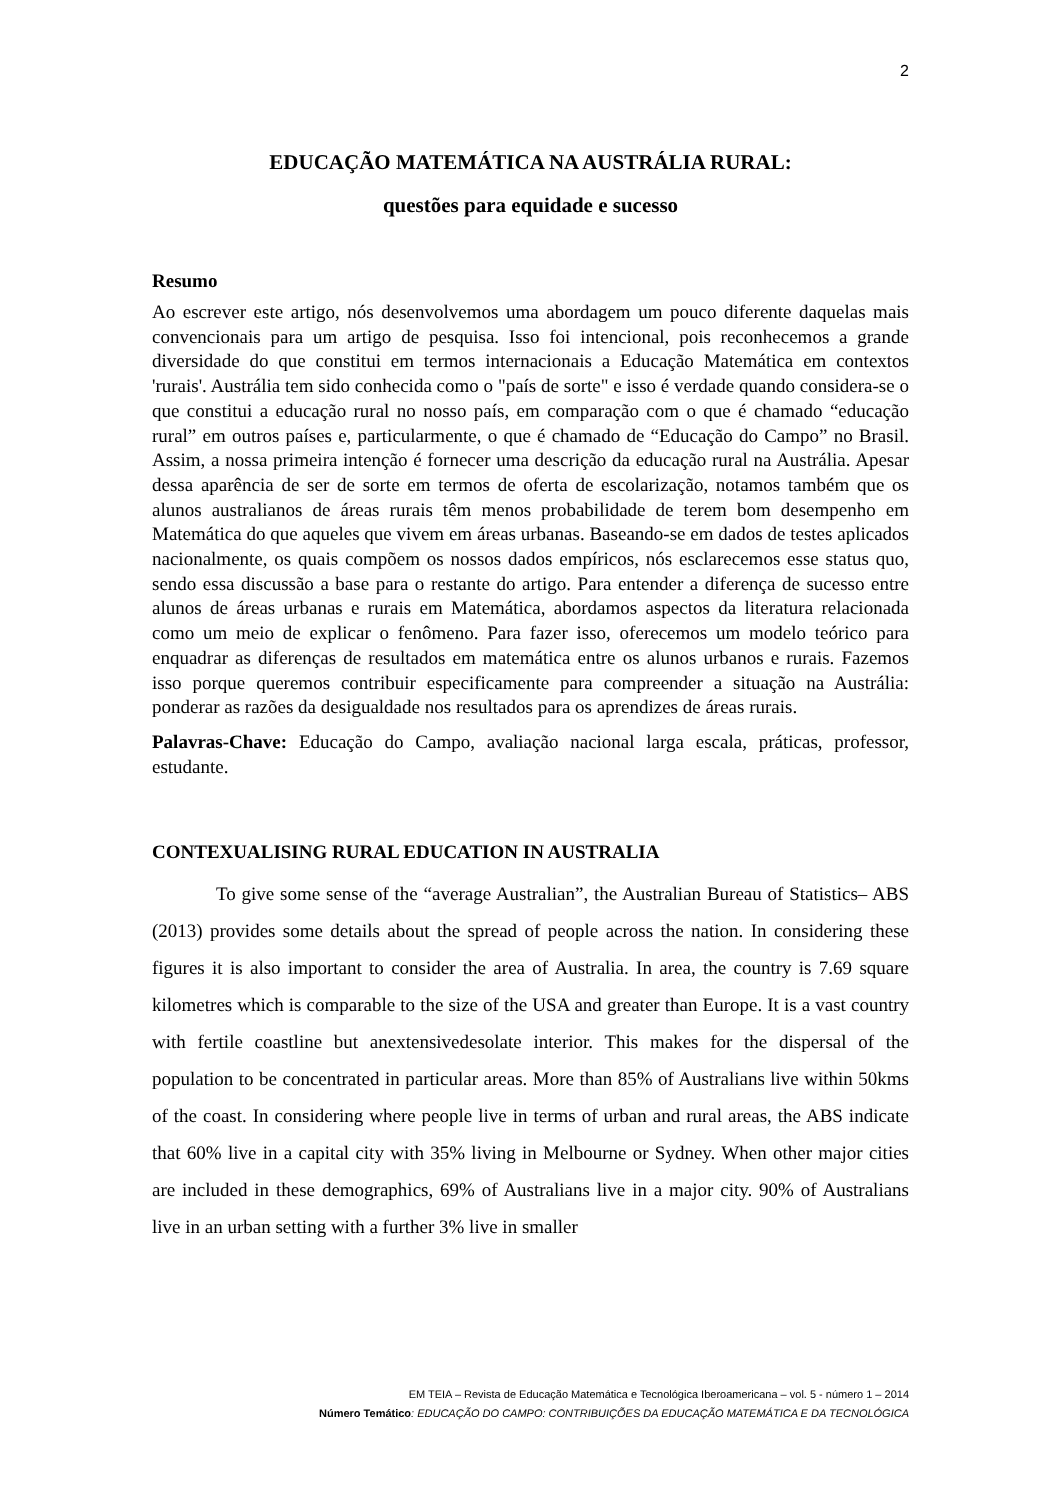2
EDUCAÇÃO MATEMÁTICA NA AUSTRÁLIA RURAL:
questões para equidade e sucesso
Resumo
Ao escrever este artigo, nós desenvolvemos uma abordagem um pouco diferente daquelas mais convencionais para um artigo de pesquisa. Isso foi intencional, pois reconhecemos a grande diversidade do que constitui em termos internacionais a Educação Matemática em contextos 'rurais'. Austrália tem sido conhecida como o "país de sorte" e isso é verdade quando considera-se o que constitui a educação rural no nosso país, em comparação com o que é chamado “educação rural” em outros países e, particularmente, o que é chamado de “Educação do Campo” no Brasil. Assim, a nossa primeira intenção é fornecer uma descrição da educação rural na Austrália. Apesar dessa aparência de ser de sorte em termos de oferta de escolarização, notamos também que os alunos australianos de áreas rurais têm menos probabilidade de terem bom desempenho em Matemática do que aqueles que vivem em áreas urbanas. Baseando-se em dados de testes aplicados nacionalmente, os quais compõem os nossos dados empíricos, nós esclarecemos esse status quo, sendo essa discussão a base para o restante do artigo. Para entender a diferença de sucesso entre alunos de áreas urbanas e rurais em Matemática, abordamos aspectos da literatura relacionada como um meio de explicar o fenômeno. Para fazer isso, oferecemos um modelo teórico para enquadrar as diferenças de resultados em matemática entre os alunos urbanos e rurais. Fazemos isso porque queremos contribuir especificamente para compreender a situação na Austrália: ponderar as razões da desigualdade nos resultados para os aprendizes de áreas rurais.
Palavras-Chave: Educação do Campo, avaliação nacional larga escala, práticas, professor, estudante.
CONTEXUALISING RURAL EDUCATION IN AUSTRALIA
To give some sense of the “average Australian”, the Australian Bureau of Statistics– ABS (2013) provides some details about the spread of people across the nation. In considering these figures it is also important to consider the area of Australia. In area, the country is 7.69 square kilometres which is comparable to the size of the USA and greater than Europe. It is a vast country with fertile coastline but anextensivedesolate interior. This makes for the dispersal of the population to be concentrated in particular areas. More than 85% of Australians live within 50kms of the coast. In considering where people live in terms of urban and rural areas, the ABS indicate that 60% live in a capital city with 35% living in Melbourne or Sydney. When other major cities are included in these demographics, 69% of Australians live in a major city. 90% of Australians live in an urban setting with a further 3% live in smaller
EM TEIA – Revista de Educação Matemática e Tecnológica Iberoamericana – vol. 5 - número 1 – 2014
Número Temático: EDUCAÇÃO DO CAMPO: CONTRIBUIÇÕES DA EDUCAÇÃO MATEMÁTICA E DA TECNOLÓGICA